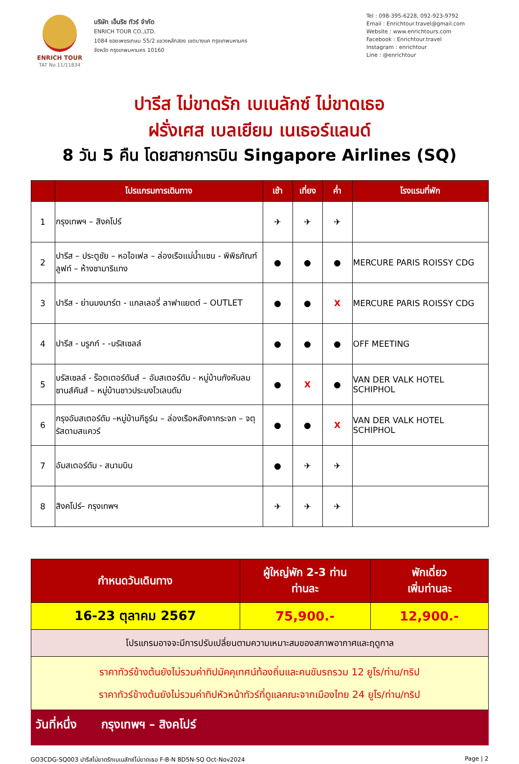ENRICH TOUR
TAT No.11/11834
บริษัท เอ็นริช ทัวร์ จำกัด
ENRICH TOUR CO.,LTD.
1084 ซอยเพชรเกษม 55/2 แขวงหลักสอง เขตบางแค กรุงเทพมหานคร
จังหวัด กรุงเทพมหานคร 10160
Tel : 098-395-6228, 092-923-9792
Email : Enrichtour.travel@gmail.com
Website : www.enrichtours.com
Facebook : Enrichtour.travel
Instagram : enrichtour
Line : @enrichtour
ปารีส ไม่ขาดรัก เบเนลักซ์ ไม่ขาดเธอ
ฝรั่งเศส เบลเยียม เนเธอร์แลนด์
8 วัน 5 คืน โดยสายการบิน Singapore Airlines (SQ)
| | โปรแกรมการเดินทาง | เช้า | เที่ยง | ค่ำ | โรงแรมที่พัก |
| --- | --- | --- | --- | --- | --- |
| 1 | กรุงเทพฯ – สิงคโปร์ | ✈ | ✈ | ✈ | |
| 2 | ปารีส – ประตูชัย – หอไอเฟล – ล่องเรือแม่น้ำแซน - พิพิธภัณฑ์ลูฟท์ – ห้างซามาริแทง | ● | ● | ● | MERCURE PARIS ROISSY CDG |
| 3 | ปารีส - ย่านมงมาร์ต - แกลเลอรี่ ลาฟาแยตต์ – OUTLET | ● | ● | X | MERCURE PARIS ROISSY CDG |
| 4 | ปารีส - บรูกก์ - -บรัสเซลล์ | ● | ● | ● | OFF MEETING |
| 5 | บรัสเซลล์ - ร๊อตเตอร์ดัมส์ – อัมสเตอร์ดัม - หมู่บ้านกังหันลมซานส์คันส์ – หมู่บ้านชาวประมงโวเลนดัม | ● | X | ● | VAN DER VALK HOTEL SCHIPHOL |
| 6 | กรุงอัมสเตอร์ดัม –หมู่บ้านกีธูร์น – ล่องเรือหลังคากระจก – จตุรัสดามสแควร์ | ● | ● | X | VAN DER VALK HOTEL SCHIPHOL |
| 7 | อัมสเตอร์ดัม - สนามบิน | ● | ✈ | ✈ | |
| 8 | สิงคโปร์– กรุงเทพฯ | ✈ | ✈ | ✈ | |
| กำหนดวันเดินทาง | ผู้ใหญ่พัก 2-3 ท่าน ท่านละ | พักเดี่ยว เพิ่มท่านละ |
| --- | --- | --- |
| 16-23 ตุลาคม 2567 | 75,900.- | 12,900.- |
| โปรแกรมอาจจะมีการปรับเปลี่ยนตามความเหมาะสมของสภาพอากาศและฤดูกาล | | |
| ราคาทัวร์ข้างต้นยังไม่รวมค่าทิปมัคคุเทศน์ท้องถิ่นและคนขับรถรวม 12 ยูโร/ท่าน/ทริป ราคาทัวร์ข้างต้นยังไม่รวมค่าทิปหัวหน้าทัวร์ที่ดูแลคณะจากเมืองไทย 24 ยูโร/ท่าน/ทริป | | |
วันที่หนึ่ง กรุงเทพฯ – สิงคโปร์
GO3CDG-SQ003 ปารีสไม่ขาดรักเบเนลักซ์ไม่ขาดเธอ F-B-N 8D5N-SQ Oct-Nov2024 Page | 2